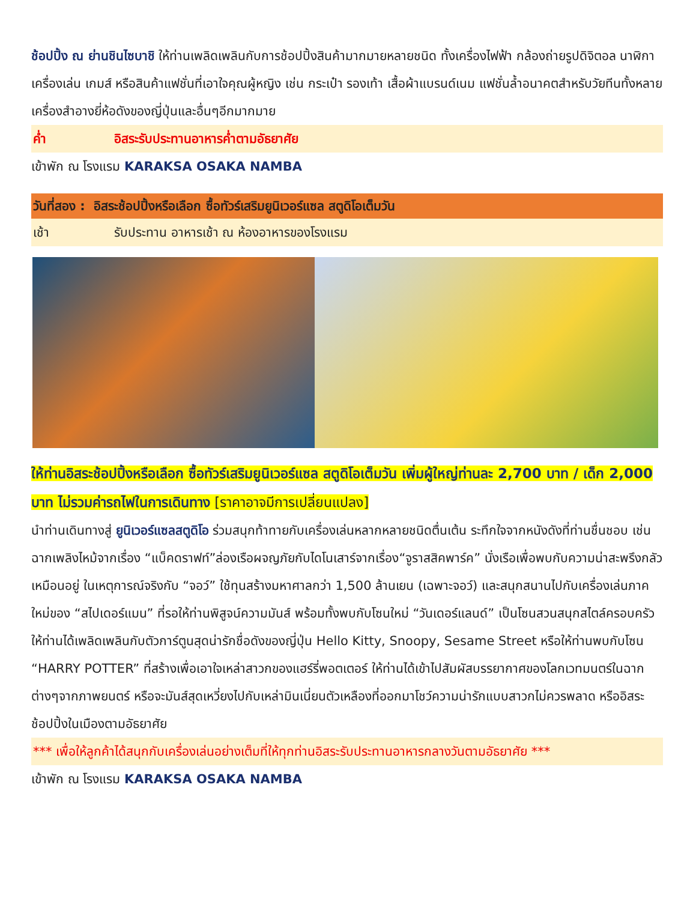ช้อปปิ้ง ณ ย่านชินไซบาชิ ให้ท่านเพลิดเพลินกับการช้อปปิ้งสินค้ามากมายหลายชนิด ทั้งเครื่องไฟฟ้า กล้องถ่ายรูปดิจิตอล นาฬิกา เครื่องเล่น เกมส์ หรือสินค้าแฟชั่นที่เอาใจคุณผู้หญิง เช่น กระเป๋า รองเท้า เสื้อผ้าแบรนด์เนม แฟชั่นล้ำอนาคตสำหรับวัยทีนทั้งหลาย เครื่องสำอางยี่ห้อดังของญี่ปุ่นและอื่นๆอีกมากมาย
ค่ำ อิสระรับประทานอาหารค่ำตามอัธยาศัย
เข้าพัก ณ โรงแรม KARAKSA OSAKA NAMBA
วันที่สอง : อิสระช้อปปิ้งหรือเลือก ซื้อทัวร์เสริมยูนิเวอร์แซล สตูดิโอเต็มวัน
เช้า รับประทาน อาหารเช้า ณ ห้องอาหารของโรงแรม
ให้ท่านอิสระช้อปปิ้งหรือเลือก ซื้อทัวร์เสริมยูนิเวอร์แซล สตูดิโอเต็มวัน เพิ่มผู้ใหญ่ท่านละ 2,700 บาท / เด็ก 2,000 บาท ไม่รวมค่ารถไฟในการเดินทาง [ราคาอาจมีการเปลี่ยนแปลง]
นำท่านเดินทางสู่ ยูนิเวอร์แซลสตูดิโอ ร่วมสนุกท้าทายกับเครื่องเล่นหลากหลายชนิดตื่นเต้น ระทึกใจจากหนังดังที่ท่านชื่นชอบ เช่น ฉากเพลิงไหม้จากเรื่อง “แบ็คดราฟท์”ล่องเรือผจญภัยกับไดโนเสาร์จากเรื่อง“จูราสสิคพาร์ค” นั่งเรือเพื่อพบกับความน่าสะพรึงกลัวเหมือนอยู่ ในเหตุการณ์จริงกับ “จอว์” ใช้ทุนสร้างมหาศาลกว่า 1,500 ล้านเยน (เฉพาะจอว์) และสนุกสนานไปกับเครื่องเล่นภาคใหม่ของ “สไปเดอร์แมน” ที่รอให้ท่านพิสูจน์ความมันส์ พร้อมทั้งพบกับโซนใหม่ “วันเดอร์แลนด์” เป็นโซนสวนสนุกสไตล์ครอบครัวให้ท่านได้เพลิดเพลินกับตัวการ์ตูนสุดน่ารักชื่อดังของญี่ปุ่น Hello Kitty, Snoopy, Sesame Street หรือให้ท่านพบกับโซน “HARRY POTTER” ที่สร้างเพื่อเอาใจเหล่าสาวกของแฮร์รี่พอตเตอร์ ให้ท่านได้เข้าไปสัมผัสบรรยากาศของโลกเวทมนตร์ในฉากต่างๆจากภาพยนตร์ หรือจะมันส์สุดเหวี่ยงไปกับเหล่ามินเนี่ยนตัวเหลืองที่ออกมาโชว์ความน่ารักแบบสาวกไม่ควรพลาด หรืออิสระช้อปปิ้งในเมืองตามอัธยาศัย
*** เพื่อให้ลูกค้าได้สนุกกับเครื่องเล่นอย่างเต็มที่ให้ทุกท่านอิสระรับประทานอาหารกลางวันตามอัธยาศัย ***
เข้าพัก ณ โรงแรม KARAKSA OSAKA NAMBA